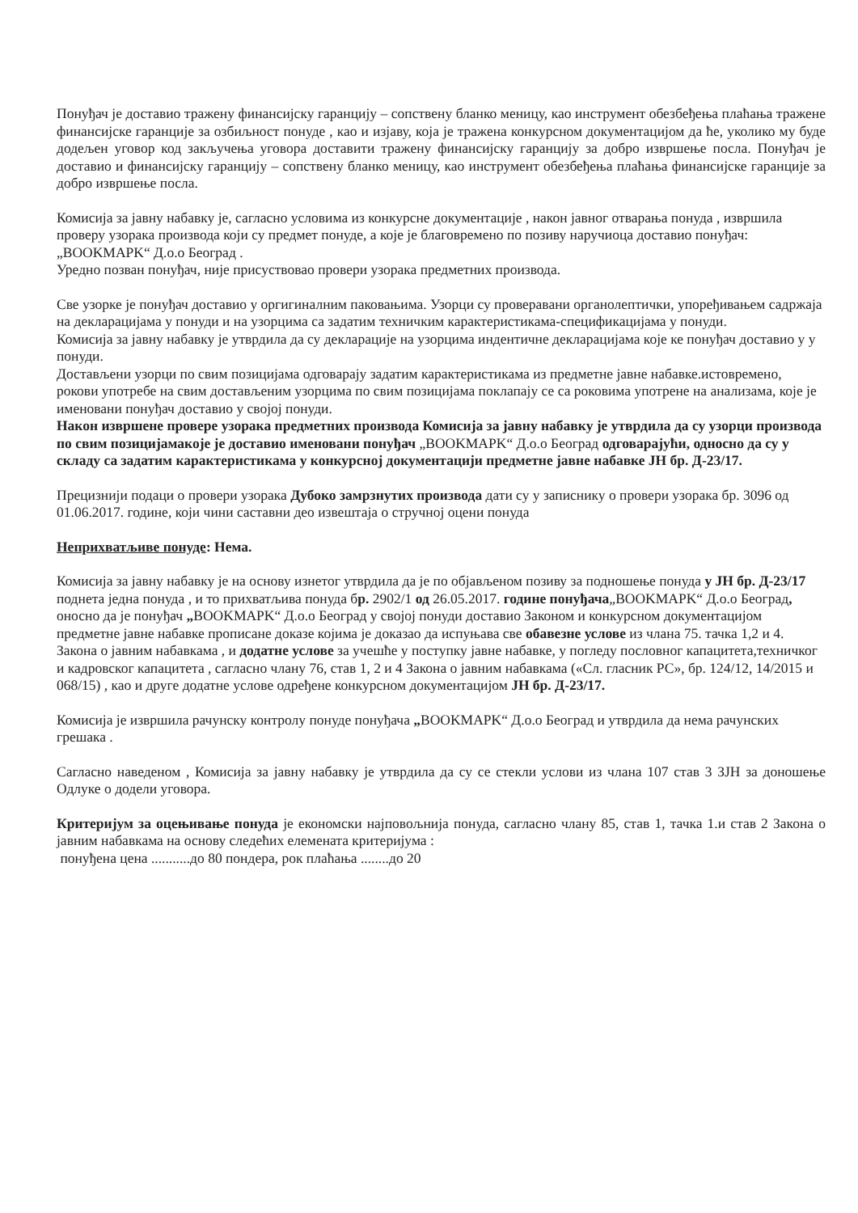Понуђач је доставио тражену финансијску гаранцију – сопствену бланко меницу, као инструмент обезбеђења плаћања тражене финансијске гаранције за озбиљност понуде , као и изјаву, која је тражена конкурсном документацијом да ће, уколико му буде додељен уговор код закључења уговора доставити тражену финансијску гаранцију за добро извршење посла. Понуђач је доставио и финансијску гаранцију – сопствену бланко меницу, као инструмент обезбеђења плаћања финансијске гаранције за добро извршење посла.
Комисија за јавну набавку је, сагласно условима из конкурсне документације , након јавног отварања понуда , извршила проверу узорака производа који су предмет понуде, а које је благовремено по позиву наручиоца доставио понуђач: „BOOKMAPK“ Д.о.о Београд .
Уредно позван понуђач, није присуствовао провери узорака предметних производа.
Све узорке је понуђач доставио у оргигиналним паковањима. Узорци су проверавани органолептички, упоређивањем садржаја на декларацијама у понуди и на узорцима са задатим техничким карактеристикама-спецификацијама у понуди.
Комисија за јавну набавку је утврдила да су декларације на узорцима индентичне декларацијама које ке понуђач доставио у у понуди.
Достављени узорци по свим позицијама одговарају задатим карактеристикама из предметне јавне набавке.истовремено, рокови употребе на свим достављеним узорцима по свим позицијама поклапају се са роковима употрене на анализама, које је именовани понуђач доставио у својој понуди.
Након извршене провере узорака предметних производа Комисија за јавну набавку је утврдила да су узорци производа по свим позицијамакоје је доставио именовани понуђач „BOOKMAPK“ Д.о.о Београд одговарајући, односно да су у складу са задатим карактеристикама у конкурсној документацији предметне јавне набавке ЈН бр. Д-23/17.
Прецизнији подаци о провери узорака Дубоко замрзнутих производа дати су у записнику о провери узорака бр. 3096 од 01.06.2017. године, који чини саставни део извештаја о стручној оцени понуда
Неприхватљиве понуде: Нема.
Комисија за јавну набавку је на основу изнетог утврдила да је по објављеном позиву за подношење понуда у ЈН бр. Д-23/17 поднета једна понуда , и то прихватљива понуда бр. 2902/1 од 26.05.2017. године понуђача„BOOKMAPK“ Д.о.о Београд, оносно да је понуђач „BOOKMAPK“ Д.о.о Београд у својој понуди доставио Законом и конкурсном документацијом предметне јавне набавке прописане доказе којима је доказао да испуњава све обавезне услове из члана 75. тачка 1,2 и 4. Закона о јавним набавкама , и додатне услове за учешће у поступку јавне набавке, у погледу пословног капацитета,техничког и кадровског капацитета , сагласно члану 76, став 1, 2 и 4 Закона о јавним набавкама («Сл. гласник РС», бр. 124/12, 14/2015 и 068/15) , као и друге додатне услове одређене конкурсном документацијом ЈН бр. Д-23/17.
Комисија је извршила рачунску контролу понуде понуђача „BOOKMAPK“ Д.о.о Београд и утврдила да нема рачунских грешака .
Сагласно наведеном , Комисија за јавну набавку је утврдила да су се стекли услови из члана 107 став 3 ЗЈН за доношење Одлуке о додели уговора.
Критеријум за оцењивање понуда је економски најповољнија понуда, сагласно члану 85, став 1, тачка 1.и став 2 Закона о јавним набавкама на основу следећих елемената критеријума :
понуђена цена ...........до 80 пондера, рок плаћања ........до 20